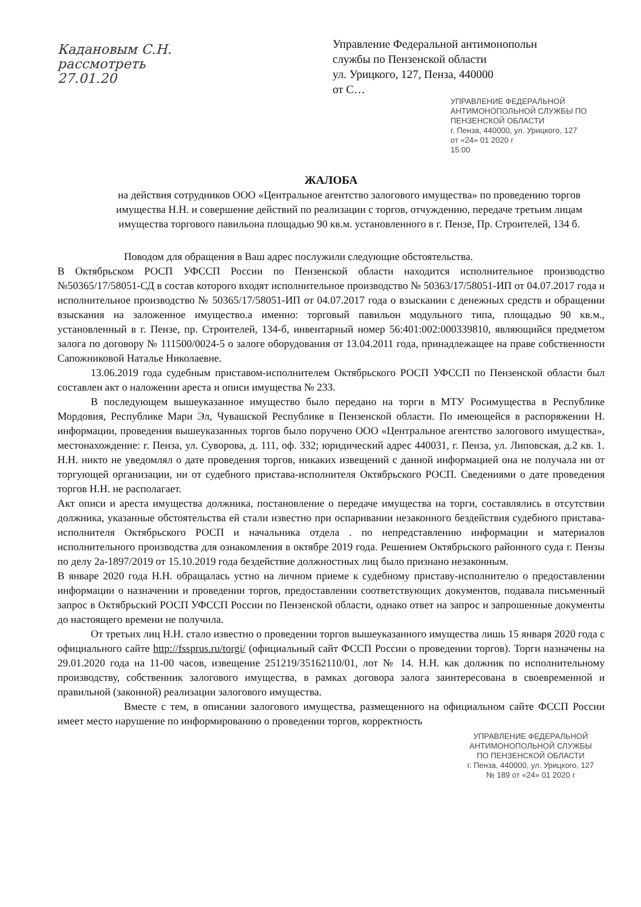Кадановым С.Н. рассмотреть 27.01.20
Управление Федеральной антимонопольн
службы по Пензенской области
ул. Урицкого, 127, Пенза, 440000
от С…
УПРАВЛЕНИЕ ФЕДЕРАЛЬНОЙ АНТИМОНОПОЛЬНОЙ СЛУЖБЫ ПО ПЕНЗЕНСКОЙ ОБЛАСТИ
г. Пенза, 440000, ул. Урицкого, 127
от «24» 01 2020 г
15:00
ЖАЛОБА
на действия сотрудников ООО «Центральное агентство залогового имущества» по проведению торгов имущества Н.Н. и совершение действий по реализации с торгов, отчуждению, передаче третьим лицам имущества торгового павильона площадью 90 кв.м. установленного в г. Пензе, Пр. Строителей, 134 б.
Поводом для обращения в Ваш адрес послужили следующие обстоятельства.
В Октябрьском РОСП УФССП России по Пензенской области находится исполнительное производство №50365/17/58051-СД в состав которого входят исполнительное производство № 50363/17/58051-ИП от 04.07.2017 года и исполнительное производство № 50365/17/58051-ИП от 04.07.2017 года о взыскании с денежных средств и обращении взыскания на заложенное имущество.а именно: торговый павильон модульного типа, площадью 90 кв.м., установленный в г. Пензе, пр. Строителей, 134-б, инвентарный номер 56:401:002:000339810, являющийся предметом залога по договору № 111500/0024-5 о залоге оборудования от 13.04.2011 года, принадлежащее на праве собственности Сапожниковой Наталье Николаевне.
13.06.2019 года судебным приставом-исполнителем Октябрьского РОСП УФССП по Пензенской области был составлен акт о наложении ареста и описи имущества № 233.
В последующем вышеуказанное имущество было передано на торги в МТУ Росимущества в Республике Мордовия, Республике Мари Эл, Чувашской Республике в Пензенской области. По имеющейся в распоряжении Н. информации, проведения вышеуказанных торгов было поручено ООО «Центральное агентство залогового имущества», местонахождение: г. Пенза, ул. Суворова, д. 111, оф. 332; юридический адрес 440031, г. Пенза, ул. Липовская, д.2 кв. 1. Н.Н. никто не уведомлял о дате проведения торгов, никаких извещений с данной информацией она не получала ни от торгующей организации, ни от судебного пристава-исполнителя Октябрьского РОСП. Сведениями о дате проведения торгов Н.Н. не располагает.
Акт описи и ареста имущества должника, постановление о передаче имущества на торги, составлялись в отсутствии должника, указанные обстоятельства ей стали известно при оспаривании незаконного бездействия судебного пристава-исполнителя Октябрьского РОСП и начальника отдела . по непредставлению информации и материалов исполнительного производства для ознакомления в октябре 2019 года. Решением Октябрьского районного суда г. Пензы по делу 2а-1897/2019 от 15.10.2019 года бездействие должностных лиц было признано незаконным.
В январе 2020 года Н.Н. обращалась устно на личном приеме к судебному приставу-исполнителю о предоставлении информации о назначении и проведении торгов, предоставлении соответствующих документов, подавала письменный запрос в Октябрьский РОСП УФССП России по Пензенской области, однако ответ на запрос и запрошенные документы до настоящего времени не получила.
От третьих лиц Н.Н. стало известно о проведении торгов вышеуказанного имущества лишь 15 января 2020 года с официального сайте http://fssprus.ru/torgi/ (официальный сайт ФССП России о проведении торгов). Торги назначены на 29.01.2020 года на 11-00 часов, извещение 251219/35162110/01, лот № 14. Н.Н. как должник по исполнительному производству, собственник залогового имущества, в рамках договора залога заинтересована в своевременной и правильной (законной) реализации залогового имущества.
Вместе с тем, в описании залогового имущества, размещенного на официальном сайте ФССП России имеет место нарушение по информированию о проведении торгов, корректность
УПРАВЛЕНИЕ ФЕДЕРАЛЬНОЙ АНТИМОНОПОЛЬНОЙ СЛУЖБЫ
ПО ПЕНЗЕНСКОЙ ОБЛАСТИ
г. Пенза, 440000, ул. Урицкого, 127
№ 189 от «24» 01 2020 г